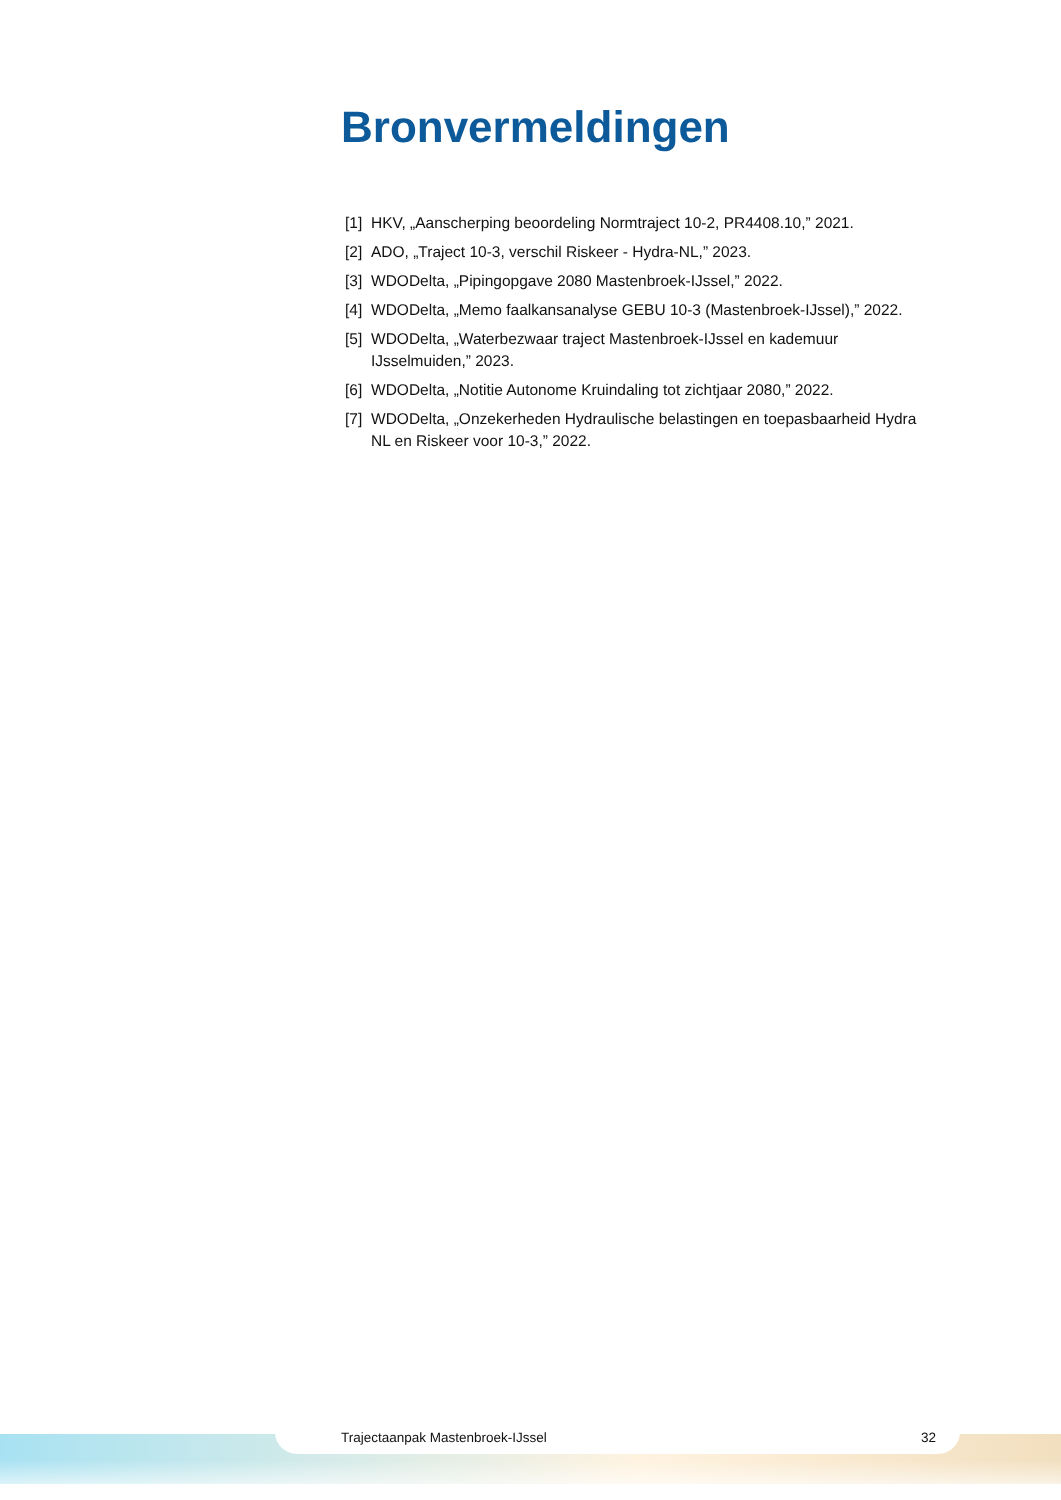Bronvermeldingen
[1] HKV, „Aanscherping beoordeling Normtraject 10-2, PR4408.10,” 2021.
[2] ADO, „Traject 10-3, verschil Riskeer - Hydra-NL,” 2023.
[3] WDODelta, „Pipingopgave 2080 Mastenbroek-IJssel,” 2022.
[4] WDODelta, „Memo faalkansanalyse GEBU 10-3 (Mastenbroek-IJssel),” 2022.
[5] WDODelta, „Waterbezwaar traject Mastenbroek-IJssel en kademuur IJsselmuiden,” 2023.
[6] WDODelta, „Notitie Autonome Kruindaling tot zichtjaar 2080,” 2022.
[7] WDODelta, „Onzekerheden Hydraulische belastingen en toepasbaarheid Hydra NL en Riskeer voor 10-3,” 2022.
Trajectaanpak Mastenbroek-IJssel 32